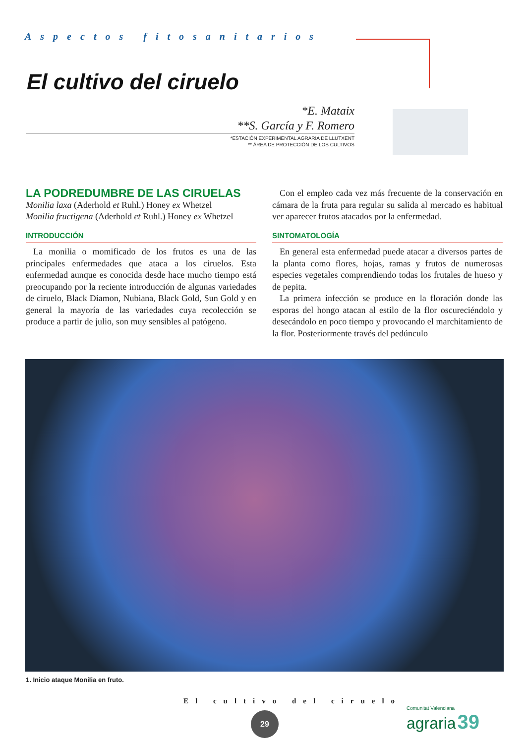Aspectos fitosanitarios
El cultivo del ciruelo
*E. Mataix
**S. García y F. Romero
*ESTACIÓN EXPERIMENTAL AGRARIA DE LLUTXENT
** ÁREA DE PROTECCIÓN DE LOS CULTIVOS
LA PODREDUMBRE DE LAS CIRUELAS
Monilia laxa (Aderhold et Ruhl.) Honey ex Whetzel
Monilia fructigena (Aderhold et Ruhl.) Honey ex Whetzel
INTRODUCCIÓN
La monilia o momificado de los frutos es una de las principales enfermedades que ataca a los ciruelos. Esta enfermedad aunque es conocida desde hace mucho tiempo está preocupando por la reciente introducción de algunas variedades de ciruelo, Black Diamon, Nubiana, Black Gold, Sun Gold y en general la mayoría de las variedades cuya recolección se produce a partir de julio, son muy sensibles al patógeno.
Con el empleo cada vez más frecuente de la conservación en cámara de la fruta para regular su salida al mercado es habitual ver aparecer frutos atacados por la enfermedad.
SINTOMATOLOGÍA
En general esta enfermedad puede atacar a diversos partes de la planta como flores, hojas, ramas y frutos de numerosas especies vegetales comprendiendo todas los frutales de hueso y de pepita.
La primera infección se produce en la floración donde las esporas del hongo atacan al estilo de la flor oscureciéndolo y desecándolo en poco tiempo y provocando el marchitamiento de la flor. Posteriormente través del pedúnculo
1. Inicio ataque Monilia en fruto.
El cultivo del ciruelo
29
Comunitat Valenciana
agraria 39